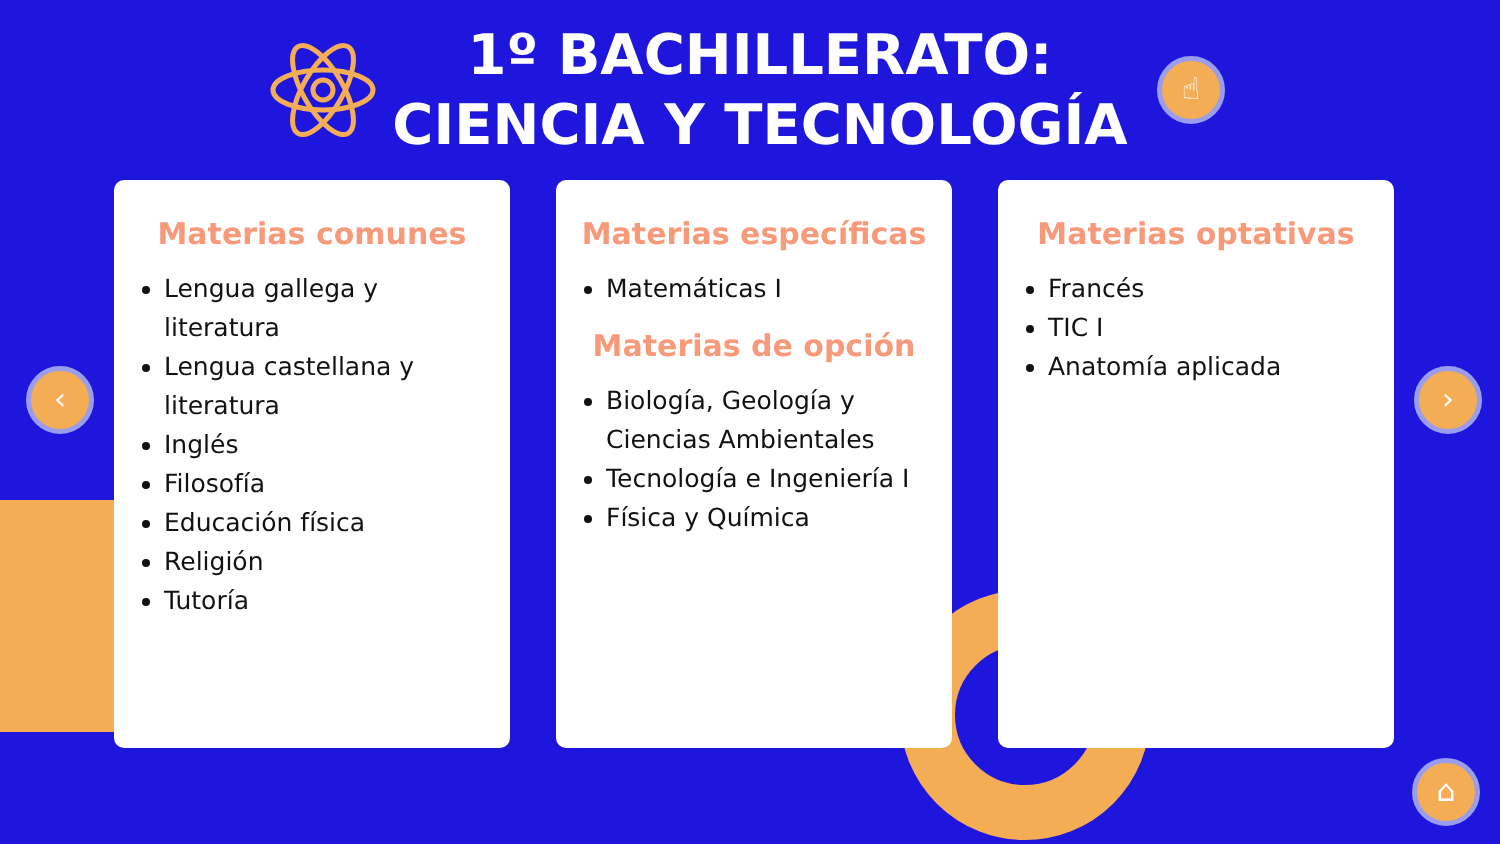1º BACHILLERATO:
CIENCIA Y TECNOLOGÍA
☝
Materias comunes
Lengua gallega y literatura
Lengua castellana y literatura
Inglés
Filosofía
Educación física
Religión
Tutoría
Materias específicas
Matemáticas I
Materias de opción
Biología, Geología y Ciencias Ambientales
Tecnología e Ingeniería I
Física y Química
Materias optativas
Francés
TIC I
Anatomía aplicada
‹ ›
⌂